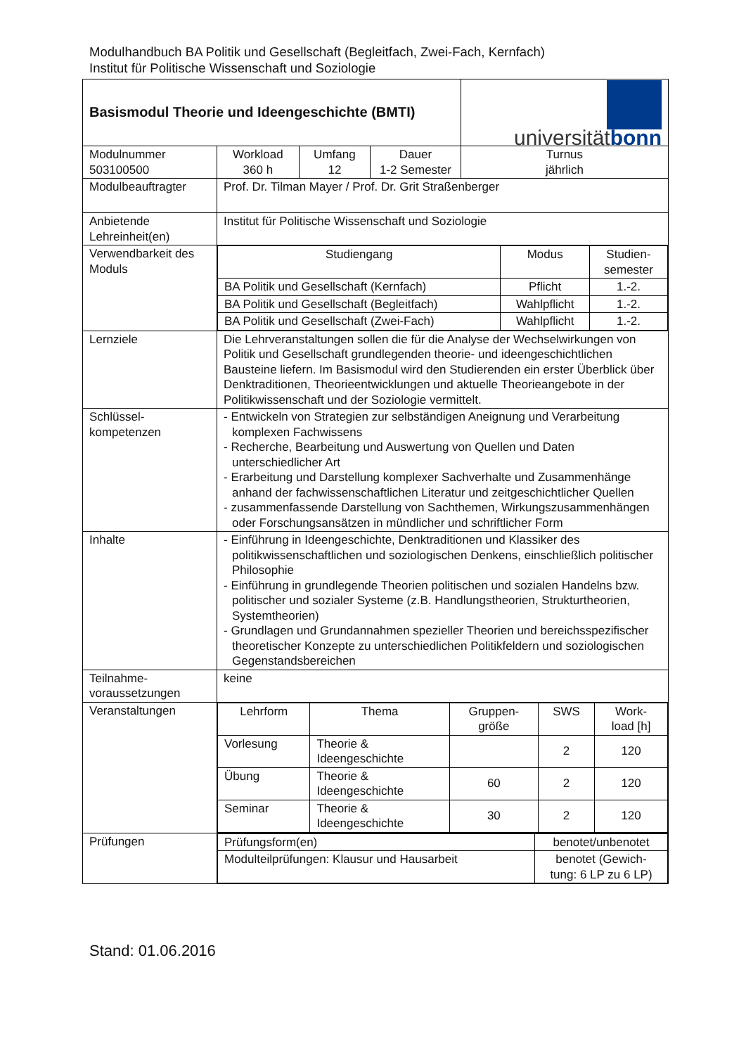Modulhandbuch BA Politik und Gesellschaft (Begleitfach, Zwei-Fach, Kernfach)
Institut für Politische Wissenschaft und Soziologie
| Basismodul Theorie und Ideengeschichte (BMTI) | | | | universität bonn |
| Modulnummer 503100500 | Workload 360 h | Umfang 12 | Dauer 1-2 Semester | Turnus jährlich |
| Modulbeauftragter | Prof. Dr. Tilman Mayer / Prof. Dr. Grit Straßenberger | | | |
| Anbietende Lehreinheit(en) | Institut für Politische Wissenschaft und Soziologie | | | |
| Verwendbarkeit des Moduls | / Studiengang / Modus / Studien- semester / / BA Politik und Gesellschaft (Kernfach) / Pflicht / 1.-2. / / BA Politik und Gesellschaft (Begleitfach) / Wahlpflicht / 1.-2. / / BA Politik und Gesellschaft (Zwei-Fach) / Wahlpflicht / 1.-2. / | | | |
| Lernziele | Die Lehrveranstaltungen sollen die für die Analyse der Wechselwirkungen von Politik und Gesellschaft grundlegenden theorie- und ideengeschichtlichen Bausteine liefern. Im Basismodul wird den Studierenden ein erster Überblick über Denktraditionen, Theorieentwicklungen und aktuelle Theorieangebote in der Politikwissenschaft und der Soziologie vermittelt. | | | |
| Schlüssel- kompetenzen | - Entwickeln von Strategien zur selbständigen Aneignung und Verarbeitung komplexen Fachwissens - Recherche, Bearbeitung und Auswertung von Quellen und Daten unterschiedlicher Art - Erarbeitung und Darstellung komplexer Sachverhalte und Zusammenhänge anhand der fachwissenschaftlichen Literatur und zeitgeschichtlicher Quellen - zusammenfassende Darstellung von Sachthemen, Wirkungszusammenhängen oder Forschungsansätzen in mündlicher und schriftlicher Form | | | |
| Inhalte | - Einführung in Ideengeschichte, Denktraditionen und Klassiker des politikwissenschaftlichen und soziologischen Denkens, einschließlich politischer Philosophie - Einführung in grundlegende Theorien politischen und sozialen Handelns bzw. politischer und sozialer Systeme (z.B. Handlungstheorien, Strukturtheorien, Systemtheorien) - Grundlagen und Grundannahmen spezieller Theorien und bereichsspezifischer theoretischer Konzepte zu unterschiedlichen Politikfeldern und soziologischen Gegenstandsbereichen | | | |
| Teilnahme- voraussetzungen | keine | | | |
| Veranstaltungen | / Lehrform / Thema / Gruppen- größe / SWS / Work- load [h] / / Vorlesung / Theorie & Ideengeschichte / / 2 / 120 / / Übung / Theorie & Ideengeschichte / 60 / 2 / 120 / / Seminar / Theorie & Ideengeschichte / 30 / 2 / 120 / | | | |
| Prüfungen | / Prüfungsform(en) / benotet/unbenotet / / Modulteilprüfungen: Klausur und Hausarbeit / benotet (Gewich- tung: 6 LP zu 6 LP) / | | | |
Stand: 01.06.2016